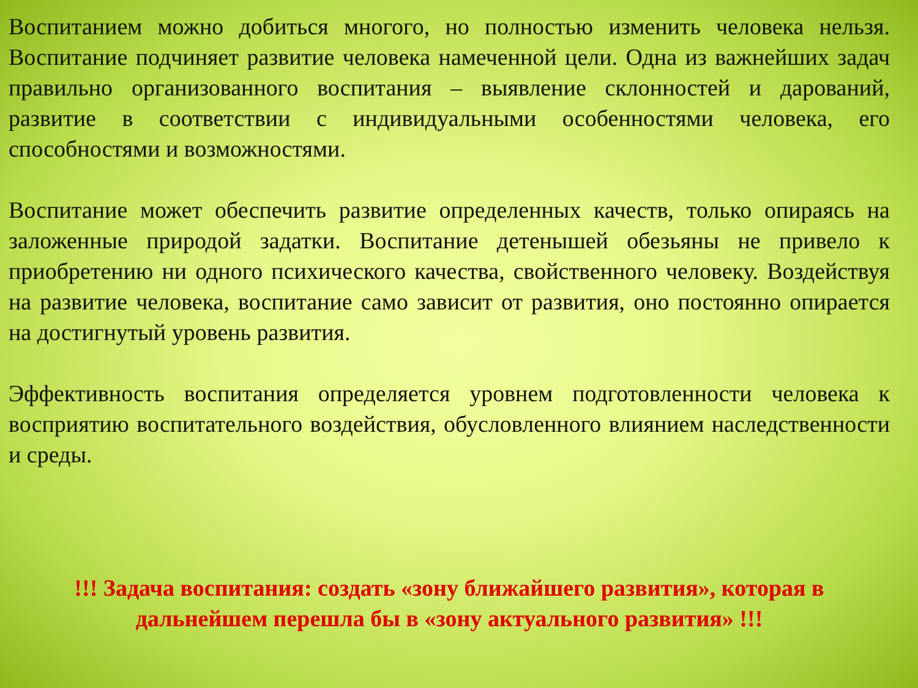Воспитанием можно добиться многого, но полностью изменить человека нельзя. Воспитание подчиняет развитие человека намеченной цели. Одна из важнейших задач правильно организованного воспитания – выявление склонностей и дарований, развитие в соответствии с индивидуальными особенностями человека, его способностями и возможностями.
Воспитание может обеспечить развитие определенных качеств, только опираясь на заложенные природой задатки. Воспитание детенышей обезьяны не привело к приобретению ни одного психического качества, свойственного человеку. Воздействуя на развитие человека, воспитание само зависит от развития, оно постоянно опирается на достигнутый уровень развития.
Эффективность воспитания определяется уровнем подготовленности человека к восприятию воспитательного воздействия, обусловленного влиянием наследственности и среды.
!!! Задача воспитания: создать «зону ближайшего развития», которая в дальнейшем перешла бы в «зону актуального развития» !!!